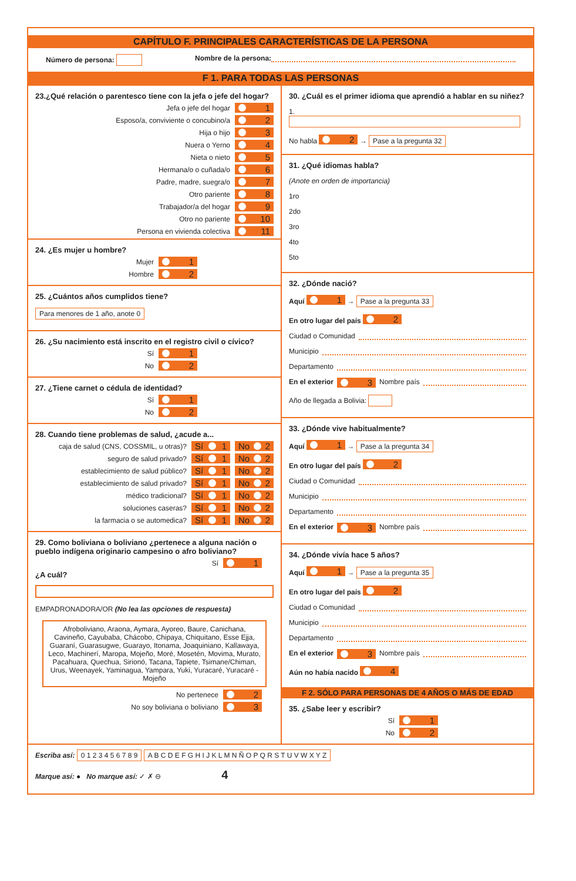CAPÍTULO F. PRINCIPALES CARACTERÍSTICAS DE LA PERSONA
Número de persona: Nombre de la persona:
F 1. PARA TODAS LAS PERSONAS
23.¿Qué relación o parentesco tiene con la jefa o jefe del hogar?
Jefa o jefe del hogar 1
Esposo/a, conviviente o concubino/a 2
Hija o hijo 3
Nuera o Yerno 4
Nieta o nieto 5
Hermana/o o cuñada/o 6
Padre, madre, suegra/o 7
Otro pariente 8
Trabajador/a del hogar 9
Otro no pariente 10
Persona en vivienda colectiva 11
24. ¿Es mujer u hombre?
Mujer 1
Hombre 2
25. ¿Cuántos años cumplidos tiene?
Para menores de 1 año, anote 0
26. ¿Su nacimiento está inscrito en el registro civil o cívico?
Sí 1
No 2
27. ¿Tiene carnet o cédula de identidad?
Sí 1
No 2
28. Cuando tiene problemas de salud, ¿acude a...
caja de salud (CNS, COSSMIL, u otras)? Sí 1 No 2
seguro de salud privado? Sí 1 No 2
establecimiento de salud público? Sí 1 No 2
establecimiento de salud privado? Sí 1 No 2
médico tradicional? Sí 1 No 2
soluciones caseras? Sí 1 No 2
la farmacia o se automedica? Sí 1 No 2
29. Como boliviana o boliviano ¿pertenece a alguna nación o pueblo indígena originario campesino o afro boliviano?
Sí 1
¿A cuál?
EMPADRONADORA/OR (No lea las opciones de respuesta)
Afroboliviano, Araona, Aymara, Ayoreo, Baure, Canichana, Cavineño, Cayubaba, Chácobo, Chipaya, Chiquitano, Esse Ejja, Guaraní, Guarasugwe, Guarayo, Itonama, Joaquiniano, Kallawaya, Leco, Machinerí, Maropa, Mojeño, Moré, Mosetén, Movima, Murato, Pacahuara, Quechua, Sirionó, Tacana, Tapiete, Tsimane/Chiman, Urus, Weenayek, Yaminagua, Yampara, Yuki, Yuracaré, Yuracaré - Mojeño
No pertenece 2
No soy boliviana o boliviano 3
30. ¿Cuál es el primer idioma que aprendió a hablar en su niñez?
1.
No habla 2 → Pase a la pregunta 32
31. ¿Qué idiomas habla?
(Anote en orden de importancia)
1ro
2do
3ro
4to
5to
32. ¿Dónde nació?
Aquí 1 → Pase a la pregunta 33
En otro lugar del país 2
Ciudad o Comunidad
Municipio
Departamento
En el exterior 3 Nombre país
Año de llegada a Bolivia:
33. ¿Dónde vive habitualmente?
Aquí 1 → Pase a la pregunta 34
En otro lugar del país 2
Ciudad o Comunidad
Municipio
Departamento
En el exterior 3 Nombre país
34. ¿Dónde vivía hace 5 años?
Aquí 1 → Pase a la pregunta 35
En otro lugar del país 2
Ciudad o Comunidad
Municipio
Departamento
En el exterior 3 Nombre país
Aún no había nacido 4
F 2. SÓLO PARA PERSONAS DE 4 AÑOS O MÁS DE EDAD
35. ¿Sabe leer y escribir?
Sí 1
No 2
Escriba así: 0 1 2 3 4 5 6 7 8 9 A B C D E F G H I J K L M N Ñ O P Q R S T U V W X Y Z
Marque así: ● No marque así: ✓ ✗ ⊖ 4